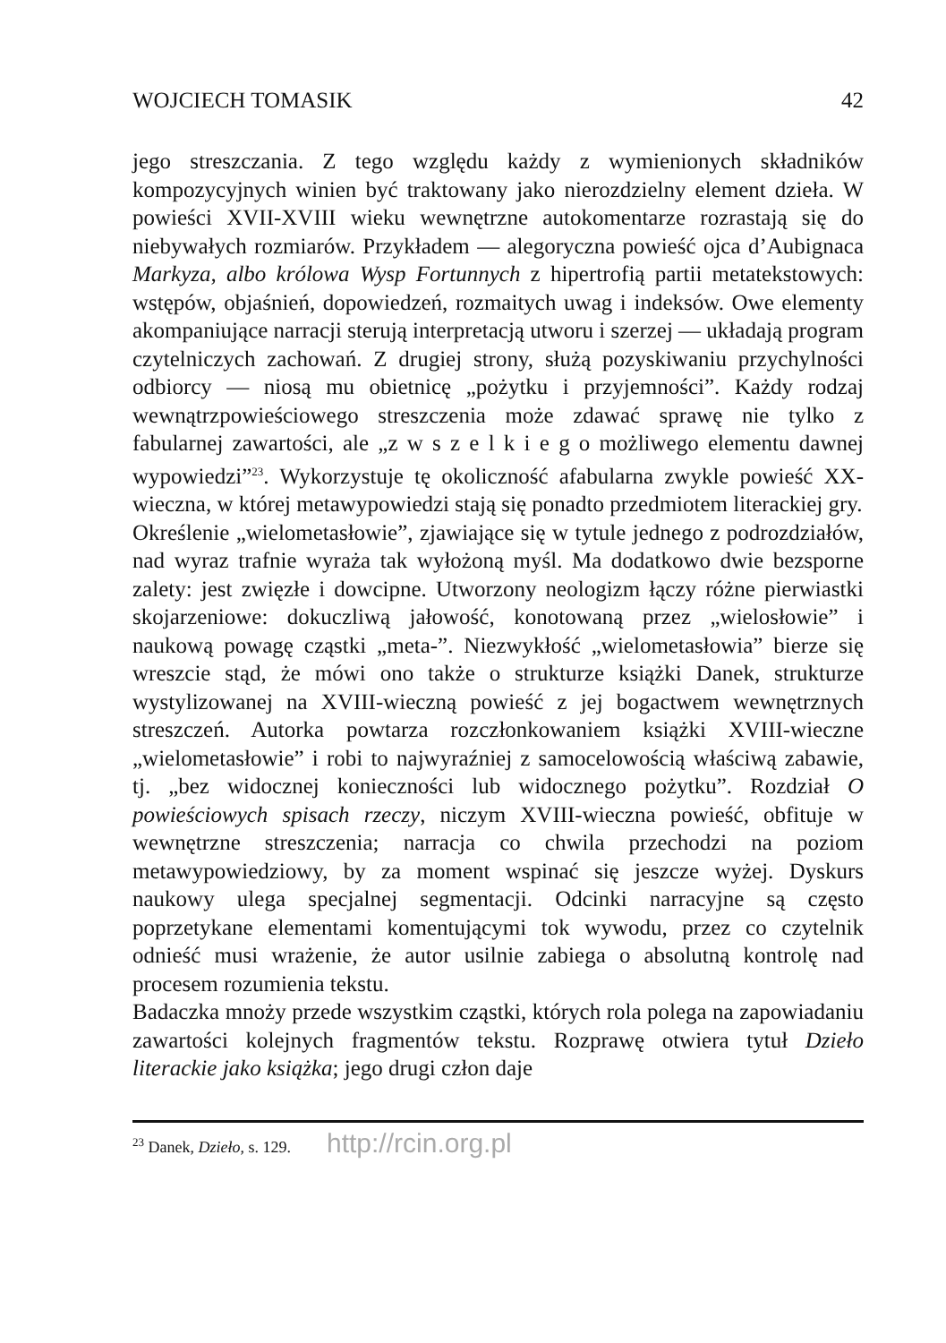WOJCIECH TOMASIK 42
jego streszczania. Z tego względu każdy z wymienionych składników kompozycyjnych winien być traktowany jako nierozdzielny element dzieła. W powieści XVII-XVIII wieku wewnętrzne autokomentarze rozrastają się do niebywałych rozmiarów. Przykładem — alegoryczna powieść ojca d’Aubignaca Markyza, albo królowa Wysp Fortunnych z hipertrofią partii metatekstowych: wstępów, objaśnień, dopowiedzeń, rozmaitych uwag i indeksów. Owe elementy akompaniujące narracji sterują interpretacją utworu i szerzej — układają program czytelniczych zachowań. Z drugiej strony, służą pozyskiwaniu przychylności odbiorcy — niosą mu obietnicę „pożytku i przyjemności”. Każdy rodzaj wewnątrzpowieściowego streszczenia może zdawać sprawę nie tylko z fabularnej zawartości, ale „z w s z e l k i e g o możliwego elementu dawnej wypowiedzi”<sup>23</sup>. Wykorzystuje tę okoliczność afabularna zwykle powieść XX-wieczna, w której metawypowiedzi stają się ponadto przedmiotem literackiej gry.
Określenie „wielometasłowie”, zjawiające się w tytule jednego z podrozdziałów, nad wyraz trafnie wyraża tak wyłożoną myśl. Ma dodatkowo dwie bezsporne zalety: jest zwięzłe i dowcipne. Utworzony neologizm łączy różne pierwiastki skojarzeniowe: dokuczliwą jałowość, konotowaną przez „wielosłowie” i naukową powagę cząstki „meta-”. Niezwykłość „wielometasłowia” bierze się wreszcie stąd, że mówi ono także o strukturze książki Danek, strukturze wystylizowanej na XVIII-wieczną powieść z jej bogactwem wewnętrznych streszczeń. Autorka powtarza rozczłonkowaniem książki XVIII-wieczne „wielometasłowie” i robi to najwyraźniej z samocelowością właściwą zabawie, tj. „bez widocznej konieczności lub widocznego pożytku”. Rozdział O powieściowych spisach rzeczy, niczym XVIII-wieczna powieść, obfituje w wewnętrzne streszczenia; narracja co chwila przechodzi na poziom metawypowiedziowy, by za moment wspinać się jeszcze wyżej. Dyskurs naukowy ulega specjalnej segmentacji. Odcinki narracyjne są często poprzetykane elementami komentującymi tok wywodu, przez co czytelnik odnieść musi wrażenie, że autor usilnie zabiega o absolutną kontrolę nad procesem rozumienia tekstu.
Badaczka mnoży przede wszystkim cząstki, których rola polega na zapowiadaniu zawartości kolejnych fragmentów tekstu. Rozprawę otwiera tytuł Dzieło literackie jako książka; jego drugi człon daje
<sup>23</sup> Danek, Dzieło, s. 129. http://rcin.org.pl